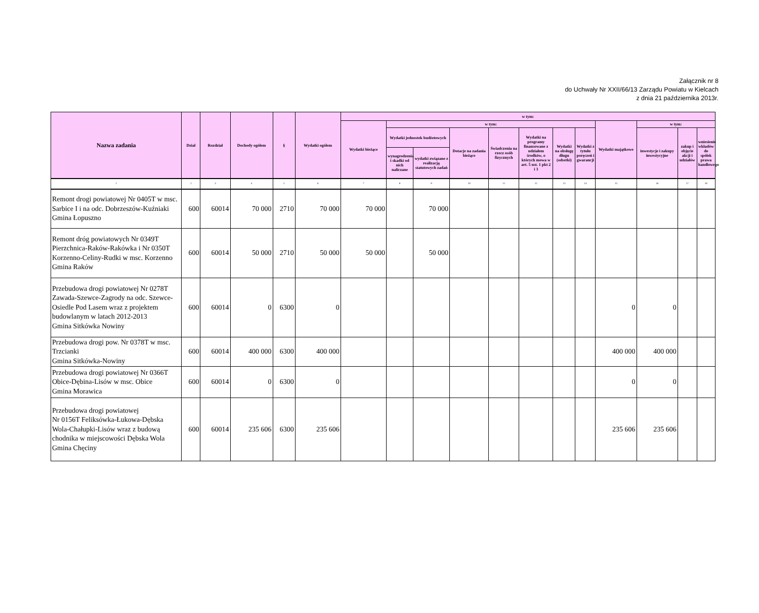Załącznik nr 8
do Uchwały Nr XXII/66/13 Zarządu Powiatu w Kielcach
z dnia 21 października 2013r.
| Nazwa zadania | Dział | Rozdział | Dochody ogółem | § | Wydatki ogółem | w tym: | | | | | | | | | | | |
| --- | --- | --- | --- | --- | --- | --- | --- | --- | --- | --- | --- | --- | --- | --- | --- | --- | --- |
| | | | | | | Wydatki bieżące | w tym: | | | | | | | Wydatki majątkowe | w tym: | | |
| | | | | | | | Wydatki jednostek budżetowych | | Dotacje na zadania bieżące | Świadczenia na rzecz osób fizycznych | Wydatki na programy finansowane z udziałem środków, o których mowa w art. 5 ust. 1 pkt 2 i 3 | Wydatki na obsługę długu (odsetki) | Wydatki z tytułu poręczeń i gwarancji | | inwestycje i zakupy inwestycyjne | zakup i objęcie akcji i udziałów | wniesienie wkładów do spółek prawa handlowego |
| | | | | | | | wynagrodzenia i skadki od nich naliczane | wydatki związane z realizacją statutowych zadań | | | | | | | | | |
| 1 | 2 | 3 | 4 | 5 | 6 | 7 | 8 | 9 | 10 | 11 | 12 | 13 | 14 | 15 | 16 | 17 | 18 |
| Remont drogi powiatowej Nr 0405T w msc. Sarbice I i na odc. Dobrzeszów-Kuźniaki Gmina Łopuszno | 600 | 60014 | 70 000 | 2710 | 70 000 | 70 000 | | 70 000 | | | | | | | | | |
| Remont dróg powiatowych Nr 0349T Pierzchnica-Raków-Rakówka i Nr 0350T Korzenno-Celiny-Rudki w msc. Korzenno Gmina Raków | 600 | 60014 | 50 000 | 2710 | 50 000 | 50 000 | | 50 000 | | | | | | | | | |
| Przebudowa drogi powiatowej Nr 0278T Zawada-Szewce-Zagrody na odc. Szewce-Osiedle Pod Lasem wraz z projektem budowlanym w latach 2012-2013 Gmina Sitkówka Nowiny | 600 | 60014 | 0 | 6300 | 0 | | | | | | | | | 0 | 0 | | |
| Przebudowa drogi pow. Nr 0378T w msc. Trzcianki Gmina Sitkówka-Nowiny | 600 | 60014 | 400 000 | 6300 | 400 000 | | | | | | | | | 400 000 | 400 000 | | |
| Przebudowa drogi powiatowej Nr 0366T Obice-Dębina-Lisów w msc. Obice Gmina Morawica | 600 | 60014 | 0 | 6300 | 0 | | | | | | | | | 0 | 0 | | |
| Przebudowa drogi powiatowej Nr 0156T Feliksówka-Łukowa-Dębska Wola-Chałupki-Lisów wraz z budową chodnika w miejscowości Dębska Wola Gmina Chęciny | 600 | 60014 | 235 606 | 6300 | 235 606 | | | | | | | | | 235 606 | 235 606 | | |